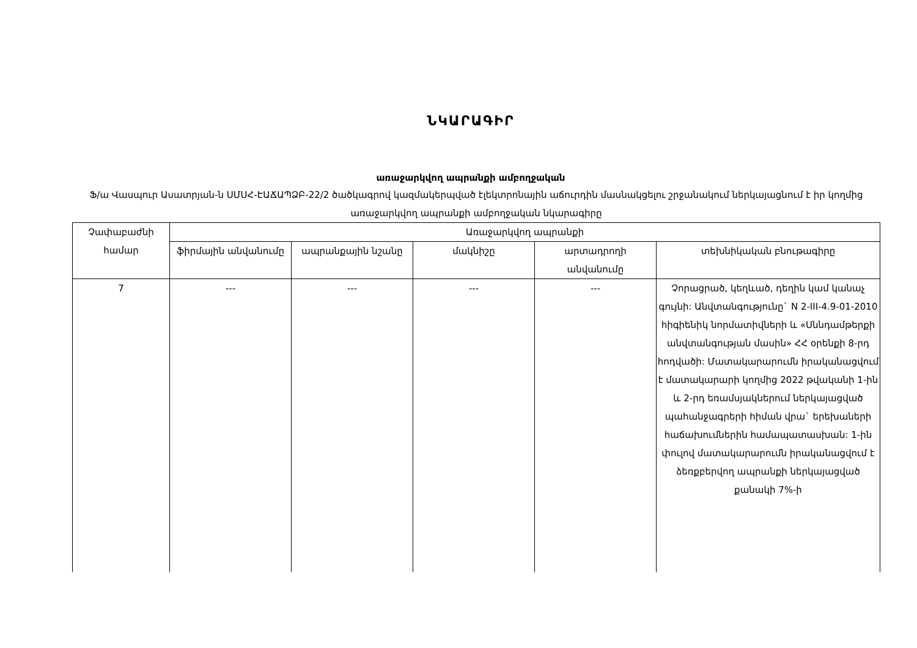ՆԿԱՐԱԳԻՐ
առաջարկվող ապրանքի ամբողջական
Ֆ/ա Վասպուր Ասատրյան-ն ՍՄՍՀ-ԷԱՃԱՊՁԲ-22/2 ծածկագրով կազմակերպված էլեկտրոնային աճուրդին մասնակցելու շրջանակում ներկայացնում է իր կողմից առաջարկվող ապրանքի ամբողջական նկարագիրը
| Չափաբաժնի համար | Առաջարկվող ապրանքի | | | | |
| --- | --- | --- | --- | --- | --- |
| | ֆիրմային անվանումը | ապրանքային նշանը | մակնիշը | արտադրողի անվանումը | տեխնիկական բնութագիրը |
| 7 | --- | --- | --- | --- | Չորացրած, կեղևած, դեղին կամ կանաչ գույնի: Անվտանգությունը` N 2-III-4.9-01-2010 հիգիենիկ նորմատիվների և «Սննդամթերքի անվտանգության մասին» ՀՀ օրենքի 8-րդ հոդվածի: Մատակարարումն իրականացվում է մատակարարի կողմից 2022 թվականի 1-ին և 2-րդ եռամսյակներում ներկայացված պահանջագրերի հիման վրա` երեխաների հաճախումներին համապատասխան: 1-ին փուլով մատակարարումն իրականացվում է ձեռքբերվող ապրանքի ներկայացված քանակի 7%-ի |